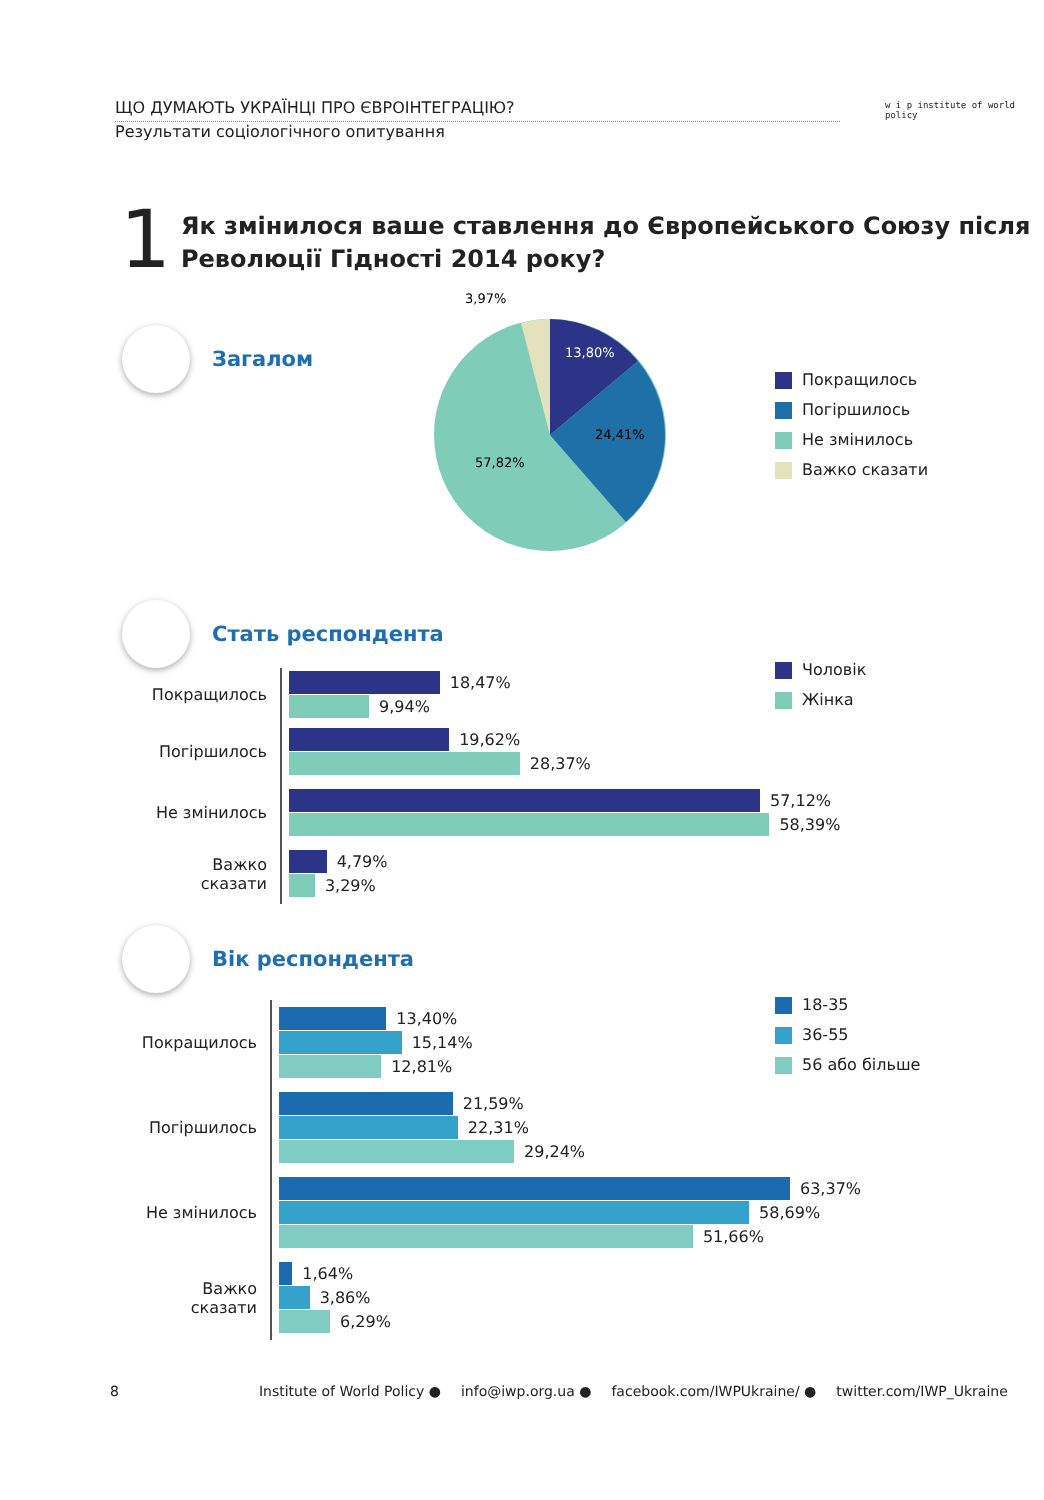ЩО ДУМАЮТЬ УКРАЇНЦІ ПРО ЄВРОІНТЕГРАЦІЮ?
Результати соціологічного опитування
w i p institute of world policy
1
Як змінилося ваше ставлення до Європейського Союзу після Революції Гідності 2014 року?
Загалом
3,97%
13,80%
24,41%
57,82%
Покращилось
Погіршилось
Не змінилось
Важко сказати
Стать респондента
Чоловік
Жінка
Покращилось
18,47%
9,94%
Погіршилось
19,62%
28,37%
Не змінилось
57,12%
58,39%
Важко сказати
4,79%
3,29%
Вік респондента
18-35
36-55
56 або більше
Покращилось
13,40%
15,14%
12,81%
Погіршилось
21,59%
22,31%
29,24%
Не змінилось
63,37%
58,69%
51,66%
Важко сказати
1,64%
3,86%
6,29%
8 Institute of World Policy ● info@iwp.org.ua ● facebook.com/IWPUkraine/ ● twitter.com/IWP_Ukraine